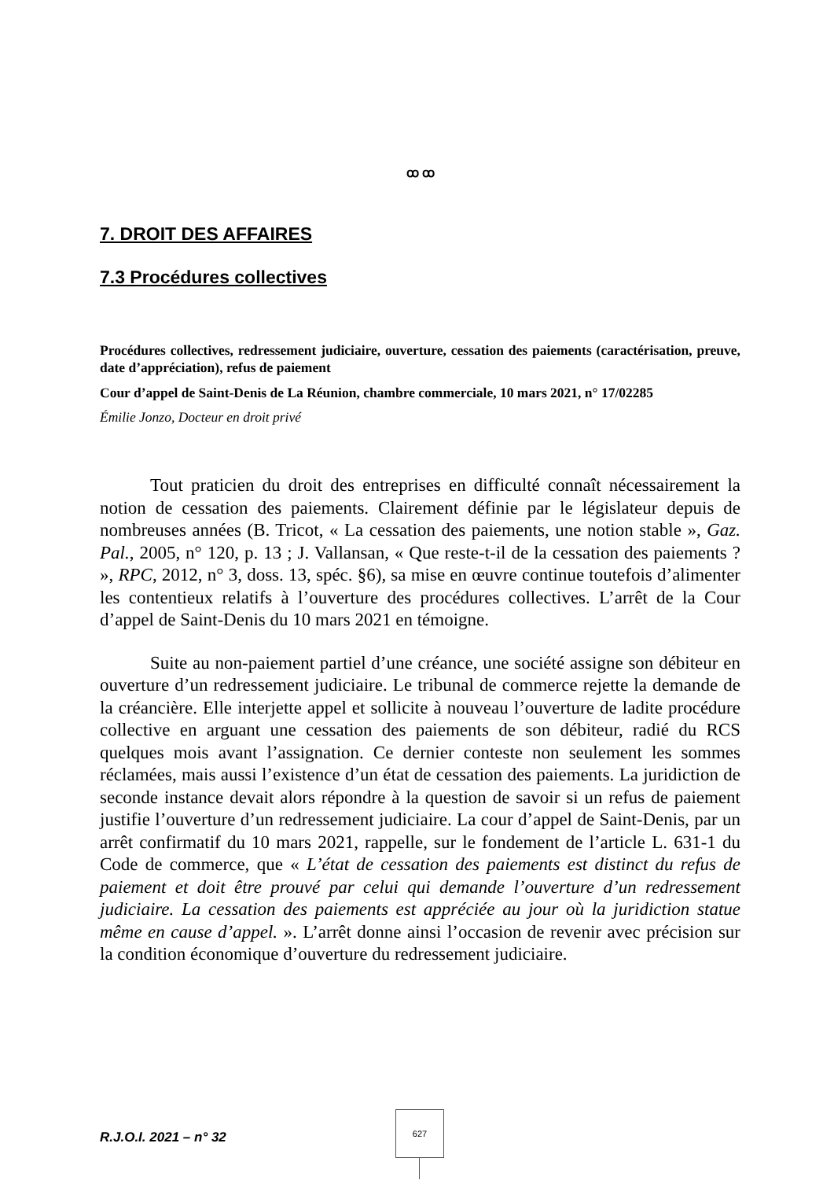ꝏ ꝏ
7. DROIT DES AFFAIRES
7.3 Procédures collectives
Procédures collectives, redressement judiciaire, ouverture, cessation des paiements (caractérisation, preuve, date d’appréciation), refus de paiement
Cour d’appel de Saint-Denis de La Réunion, chambre commerciale, 10 mars 2021, n° 17/02285
Émilie Jonzo, Docteur en droit privé
Tout praticien du droit des entreprises en difficulté connaît nécessairement la notion de cessation des paiements. Clairement définie par le législateur depuis de nombreuses années (B. Tricot, « La cessation des paiements, une notion stable », Gaz. Pal., 2005, n° 120, p. 13 ; J. Vallansan, « Que reste-t-il de la cessation des paiements ? », RPC, 2012, n° 3, doss. 13, spéc. §6), sa mise en œuvre continue toutefois d’alimenter les contentieux relatifs à l’ouverture des procédures collectives. L’arrêt de la Cour d’appel de Saint-Denis du 10 mars 2021 en témoigne.
Suite au non-paiement partiel d’une créance, une société assigne son débiteur en ouverture d’un redressement judiciaire. Le tribunal de commerce rejette la demande de la créancière. Elle interjette appel et sollicite à nouveau l’ouverture de ladite procédure collective en arguant une cessation des paiements de son débiteur, radié du RCS quelques mois avant l’assignation. Ce dernier conteste non seulement les sommes réclamées, mais aussi l’existence d’un état de cessation des paiements. La juridiction de seconde instance devait alors répondre à la question de savoir si un refus de paiement justifie l’ouverture d’un redressement judiciaire. La cour d’appel de Saint-Denis, par un arrêt confirmatif du 10 mars 2021, rappelle, sur le fondement de l’article L. 631-1 du Code de commerce, que « L’état de cessation des paiements est distinct du refus de paiement et doit être prouvé par celui qui demande l’ouverture d’un redressement judiciaire. La cessation des paiements est appréciée au jour où la juridiction statue même en cause d’appel. ». L’arrêt donne ainsi l’occasion de revenir avec précision sur la condition économique d’ouverture du redressement judiciaire.
R.J.O.I. 2021 – n° 32
627